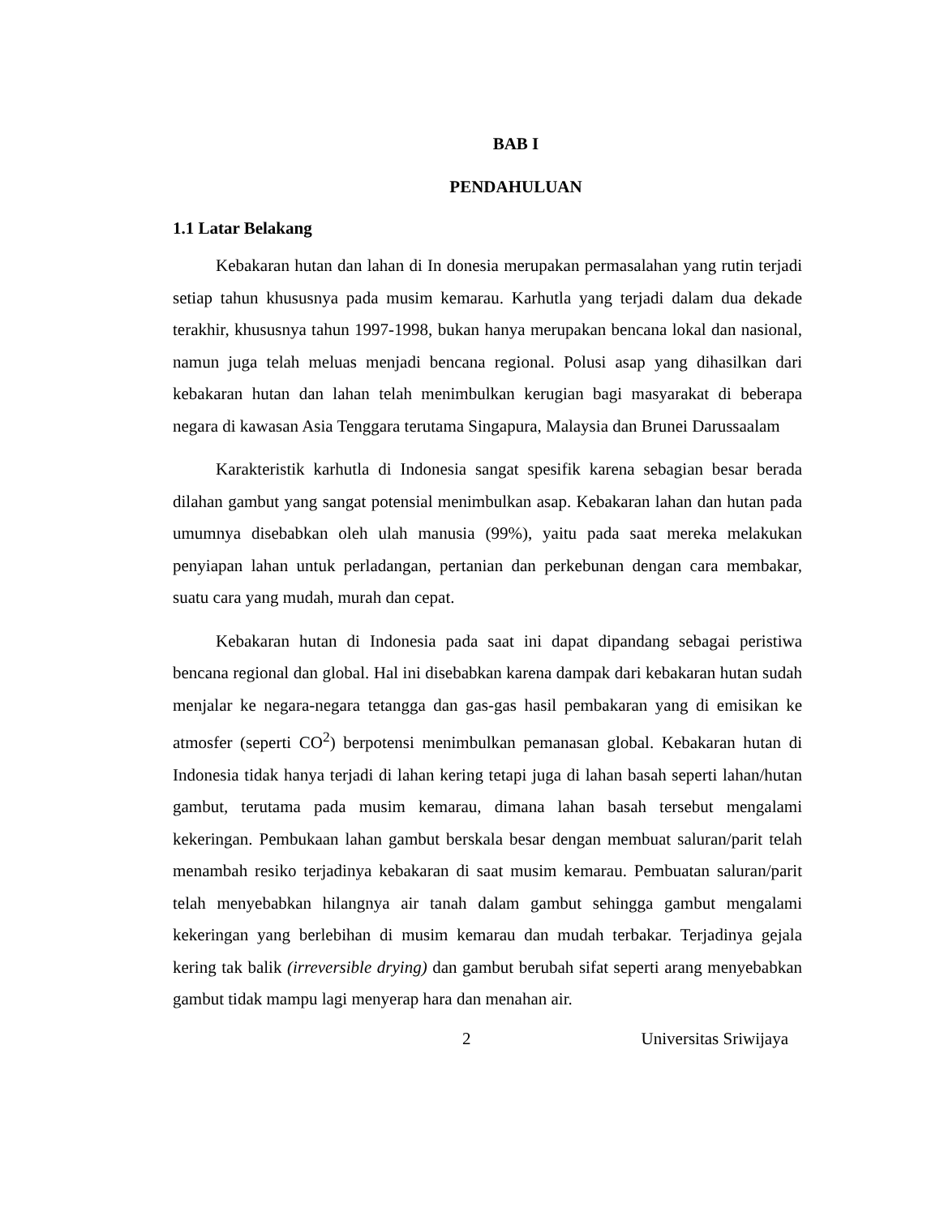BAB I
PENDAHULUAN
1.1 Latar Belakang
Kebakaran hutan dan lahan di In donesia merupakan permasalahan yang rutin terjadi setiap tahun khususnya pada musim kemarau. Karhutla yang terjadi dalam dua dekade terakhir, khususnya tahun 1997-1998, bukan hanya merupakan bencana lokal dan nasional, namun juga telah meluas menjadi bencana regional. Polusi asap yang dihasilkan dari kebakaran hutan dan lahan telah menimbulkan kerugian bagi masyarakat di beberapa negara di kawasan Asia Tenggara terutama Singapura, Malaysia dan Brunei Darussaalam
Karakteristik karhutla di Indonesia sangat spesifik karena sebagian besar berada dilahan gambut yang sangat potensial menimbulkan asap. Kebakaran lahan dan hutan pada umumnya disebabkan oleh ulah manusia (99%), yaitu pada saat mereka melakukan penyiapan lahan untuk perladangan, pertanian dan perkebunan dengan cara membakar, suatu cara yang mudah, murah dan cepat.
Kebakaran hutan di Indonesia pada saat ini dapat dipandang sebagai peristiwa bencana regional dan global. Hal ini disebabkan karena dampak dari kebakaran hutan sudah menjalar ke negara-negara tetangga dan gas-gas hasil pembakaran yang di emisikan ke atmosfer (seperti CO<sup>2</sup>) berpotensi menimbulkan pemanasan global. Kebakaran hutan di Indonesia tidak hanya terjadi di lahan kering tetapi juga di lahan basah seperti lahan/hutan gambut, terutama pada musim kemarau, dimana lahan basah tersebut mengalami kekeringan. Pembukaan lahan gambut berskala besar dengan membuat saluran/parit telah menambah resiko terjadinya kebakaran di saat musim kemarau. Pembuatan saluran/parit telah menyebabkan hilangnya air tanah dalam gambut sehingga gambut mengalami kekeringan yang berlebihan di musim kemarau dan mudah terbakar. Terjadinya gejala kering tak balik (irreversible drying) dan gambut berubah sifat seperti arang menyebabkan gambut tidak mampu lagi menyerap hara dan menahan air.
2 Universitas Sriwijaya